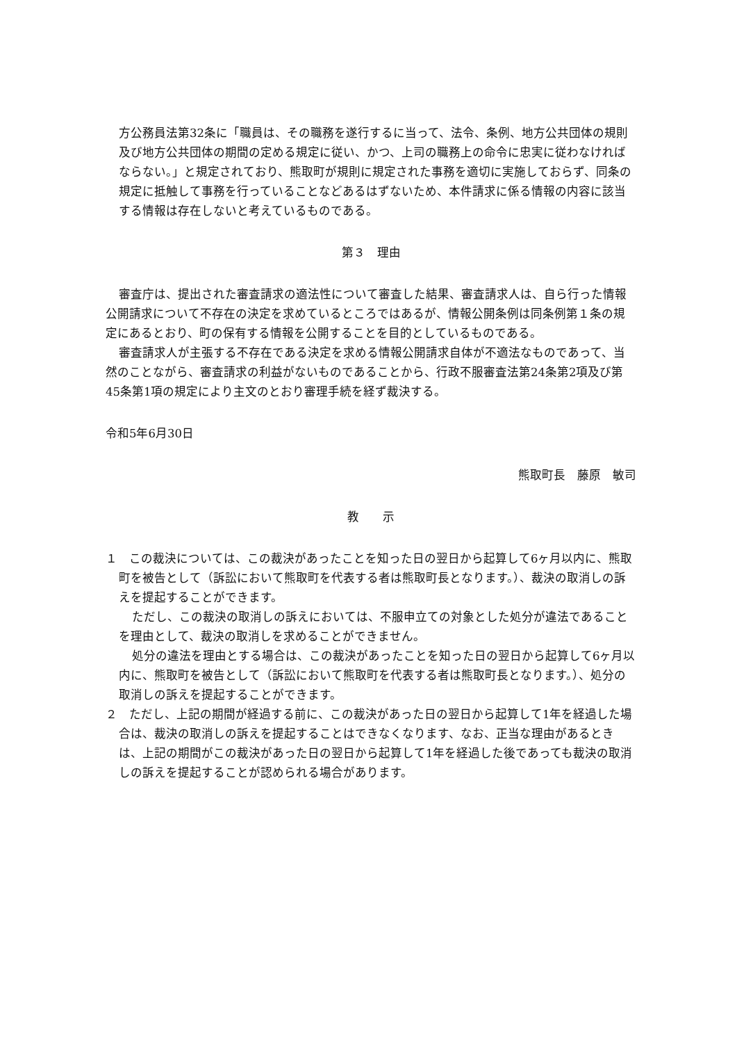方公務員法第32条に「職員は、その職務を遂行するに当って、法令、条例、地方公共団体の規則及び地方公共団体の期間の定める規定に従い、かつ、上司の職務上の命令に忠実に従わなければならない。」と規定されており、熊取町が規則に規定された事務を適切に実施しておらず、同条の規定に抵触して事務を行っていることなどあるはずないため、本件請求に係る情報の内容に該当する情報は存在しないと考えているものである。
第３　理由
審査庁は、提出された審査請求の適法性について審査した結果、審査請求人は、自ら行った情報公開請求について不存在の決定を求めているところではあるが、情報公開条例は同条例第１条の規定にあるとおり、町の保有する情報を公開することを目的としているものである。
審査請求人が主張する不存在である決定を求める情報公開請求自体が不適法なものであって、当然のことながら、審査請求の利益がないものであることから、行政不服審査法第24条第2項及び第45条第1項の規定により主文のとおり審理手続を経ず裁決する。
令和5年6月30日
熊取町長　藤原　敏司
教　　示
１　この裁決については、この裁決があったことを知った日の翌日から起算して6ヶ月以内に、熊取町を被告として（訴訟において熊取町を代表する者は熊取町長となります。）、裁決の取消しの訴えを提起することができます。
ただし、この裁決の取消しの訴えにおいては、不服申立ての対象とした処分が違法であることを理由として、裁決の取消しを求めることができません。
処分の違法を理由とする場合は、この裁決があったことを知った日の翌日から起算して6ヶ月以内に、熊取町を被告として（訴訟において熊取町を代表する者は熊取町長となります。）、処分の取消しの訴えを提起することができます。
２　ただし、上記の期間が経過する前に、この裁決があった日の翌日から起算して1年を経過した場合は、裁決の取消しの訴えを提起することはできなくなります、なお、正当な理由があるときは、上記の期間がこの裁決があった日の翌日から起算して1年を経過した後であっても裁決の取消しの訴えを提起することが認められる場合があります。